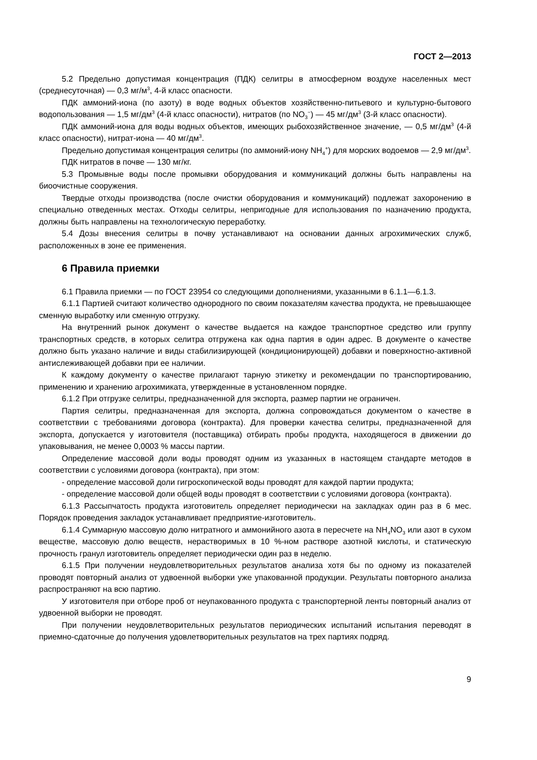ГОСТ 2—2013
5.2 Предельно допустимая концентрация (ПДК) селитры в атмосферном воздухе населенных мест (среднесуточная) — 0,3 мг/м<sup>3</sup>, 4-й класс опасности.
ПДК аммоний-иона (по азоту) в воде водных объектов хозяйственно-питьевого и культурно-бытового водопользования — 1,5 мг/дм<sup>3</sup> (4-й класс опасности), нитратов (по NO<sub>3</sub><sup>−</sup>) — 45 мг/дм<sup>3</sup> (3-й класс опасности).
ПДК аммоний-иона для воды водных объектов, имеющих рыбохозяйственное значение, — 0,5 мг/дм<sup>3</sup> (4-й класс опасности), нитрат-иона — 40 мг/дм<sup>3</sup>.
Предельно допустимая концентрация селитры (по аммоний-иону NH<sub>4</sub><sup>+</sup>) для морских водоемов — 2,9 мг/дм<sup>3</sup>.
ПДК нитратов в почве — 130 мг/кг.
5.3 Промывные воды после промывки оборудования и коммуникаций должны быть направлены на биоочистные сооружения.
Твердые отходы производства (после очистки оборудования и коммуникаций) подлежат захоронению в специально отведенных местах. Отходы селитры, непригодные для использования по назначению продукта, должны быть направлены на технологическую переработку.
5.4 Дозы внесения селитры в почву устанавливают на основании данных агрохимических служб, расположенных в зоне ее применения.
6 Правила приемки
6.1 Правила приемки — по ГОСТ 23954 со следующими дополнениями, указанными в 6.1.1—6.1.3.
6.1.1 Партией считают количество однородного по своим показателям качества продукта, не превышающее сменную выработку или сменную отгрузку.
На внутренний рынок документ о качестве выдается на каждое транспортное средство или группу транспортных средств, в которых селитра отгружена как одна партия в один адрес. В документе о качестве должно быть указано наличие и виды стабилизирующей (кондиционирующей) добавки и поверхностно-активной антислеживающей добавки при ее наличии.
К каждому документу о качестве прилагают тарную этикетку и рекомендации по транспортированию, применению и хранению агрохимиката, утвержденные в установленном порядке.
6.1.2 При отгрузке селитры, предназначенной для экспорта, размер партии не ограничен.
Партия селитры, предназначенная для экспорта, должна сопровождаться документом о качестве в соответствии с требованиями договора (контракта). Для проверки качества селитры, предназначенной для экспорта, допускается у изготовителя (поставщика) отбирать пробы продукта, находящегося в движении до упаковывания, не менее 0,0003 % массы партии.
Определение массовой доли воды проводят одним из указанных в настоящем стандарте методов в соответствии с условиями договора (контракта), при этом:
- определение массовой доли гигроскопической воды проводят для каждой партии продукта;
- определение массовой доли общей воды проводят в соответствии с условиями договора (контракта).
6.1.3 Рассыпчатость продукта изготовитель определяет периодически на закладках один раз в 6 мес. Порядок проведения закладок устанавливает предприятие-изготовитель.
6.1.4 Суммарную массовую долю нитратного и аммонийного азота в пересчете на NH<sub>4</sub>NO<sub>3</sub> или азот в сухом веществе, массовую долю веществ, нерастворимых в 10 %-ном растворе азотной кислоты, и статическую прочность гранул изготовитель определяет периодически один раз в неделю.
6.1.5 При получении неудовлетворительных результатов анализа хотя бы по одному из показателей проводят повторный анализ от удвоенной выборки уже упакованной продукции. Результаты повторного анализа распространяют на всю партию.
У изготовителя при отборе проб от неупакованного продукта с транспортерной ленты повторный анализ от удвоенной выборки не проводят.
При получении неудовлетворительных результатов периодических испытаний испытания переводят в приемно-сдаточные до получения удовлетворительных результатов на трех партиях подряд.
9